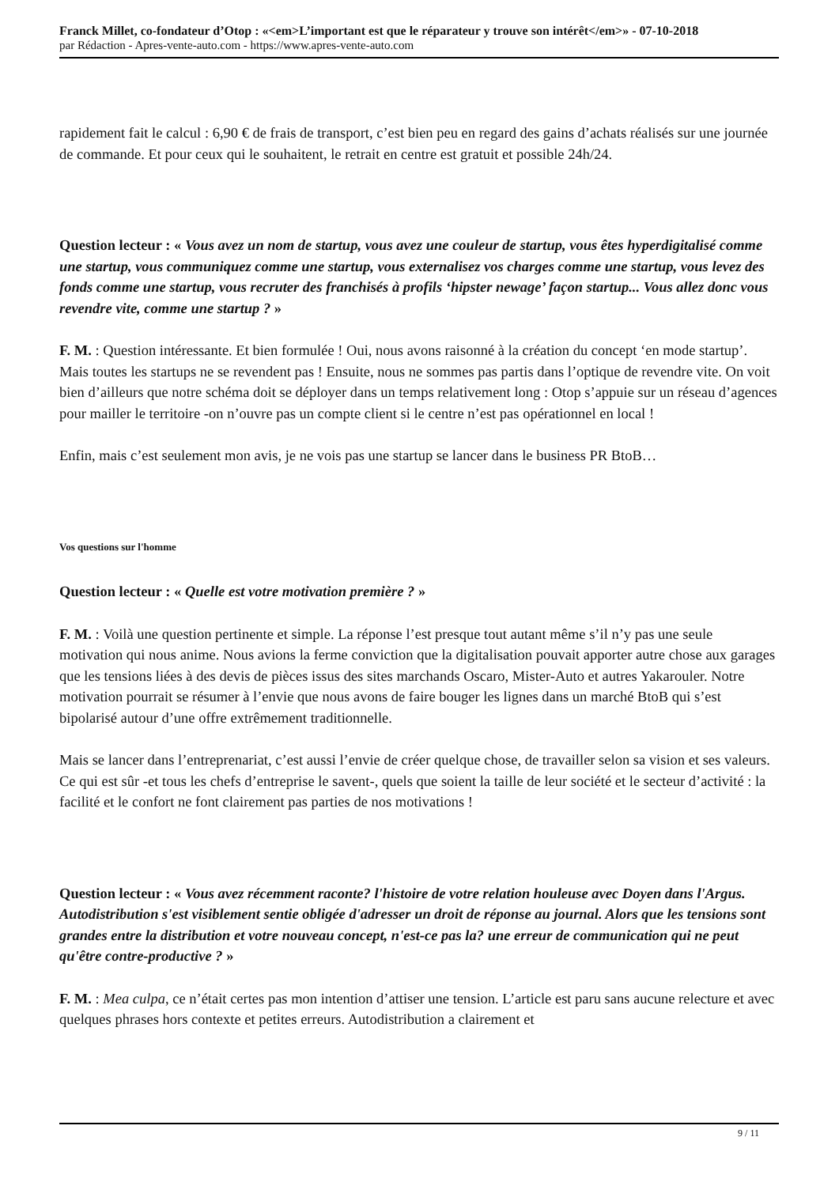Franck Millet, co-fondateur d’Otop : «<em>L’important est que le réparateur y trouve son intérêt</em>» - 07-10-2018
par Rédaction - Apres-vente-auto.com - https://www.apres-vente-auto.com
rapidement fait le calcul : 6,90 € de frais de transport, c’est bien peu en regard des gains d’achats réalisés sur une journée de commande. Et pour ceux qui le souhaitent, le retrait en centre est gratuit et possible 24h/24.
Question lecteur : « Vous avez un nom de startup, vous avez une couleur de startup, vous êtes hyperdigitalisé comme une startup, vous communiquez comme une startup, vous externalisez vos charges comme une startup, vous levez des fonds comme une startup, vous recruter des franchisés à profils ‘hipster newage’ façon startup... Vous allez donc vous revendre vite, comme une startup ? »
F. M. : Question intéressante. Et bien formulée ! Oui, nous avons raisonné à la création du concept ‘en mode startup’. Mais toutes les startups ne se revendent pas ! Ensuite, nous ne sommes pas partis dans l’optique de revendre vite. On voit bien d’ailleurs que notre schéma doit se déployer dans un temps relativement long : Otop s’appuie sur un réseau d’agences pour mailler le territoire -on n’ouvre pas un compte client si le centre n’est pas opérationnel en local !
Enfin, mais c’est seulement mon avis, je ne vois pas une startup se lancer dans le business PR BtoB…
Vos questions sur l'homme
Question lecteur : « Quelle est votre motivation première ? »
F. M. : Voilà une question pertinente et simple. La réponse l’est presque tout autant même s’il n’y pas une seule motivation qui nous anime. Nous avions la ferme conviction que la digitalisation pouvait apporter autre chose aux garages que les tensions liées à des devis de pièces issus des sites marchands Oscaro, Mister-Auto et autres Yakarouler. Notre motivation pourrait se résumer à l’envie que nous avons de faire bouger les lignes dans un marché BtoB qui s’est bipolarisé autour d’une offre extrêmement traditionnelle.
Mais se lancer dans l’entreprenariat, c’est aussi l’envie de créer quelque chose, de travailler selon sa vision et ses valeurs. Ce qui est sûr -et tous les chefs d’entreprise le savent-, quels que soient la taille de leur société et le secteur d’activité : la facilité et le confort ne font clairement pas parties de nos motivations !
Question lecteur : « Vous avez récemment raconte? l'histoire de votre relation houleuse avec Doyen dans l'Argus. Autodistribution s'est visiblement sentie obligée d'adresser un droit de réponse au journal. Alors que les tensions sont grandes entre la distribution et votre nouveau concept, n'est-ce pas la? une erreur de communication qui ne peut qu'être contre-productive ? »
F. M. : Mea culpa, ce n’était certes pas mon intention d’attiser une tension. L’article est paru sans aucune relecture et avec quelques phrases hors contexte et petites erreurs. Autodistribution a clairement et
9 / 11